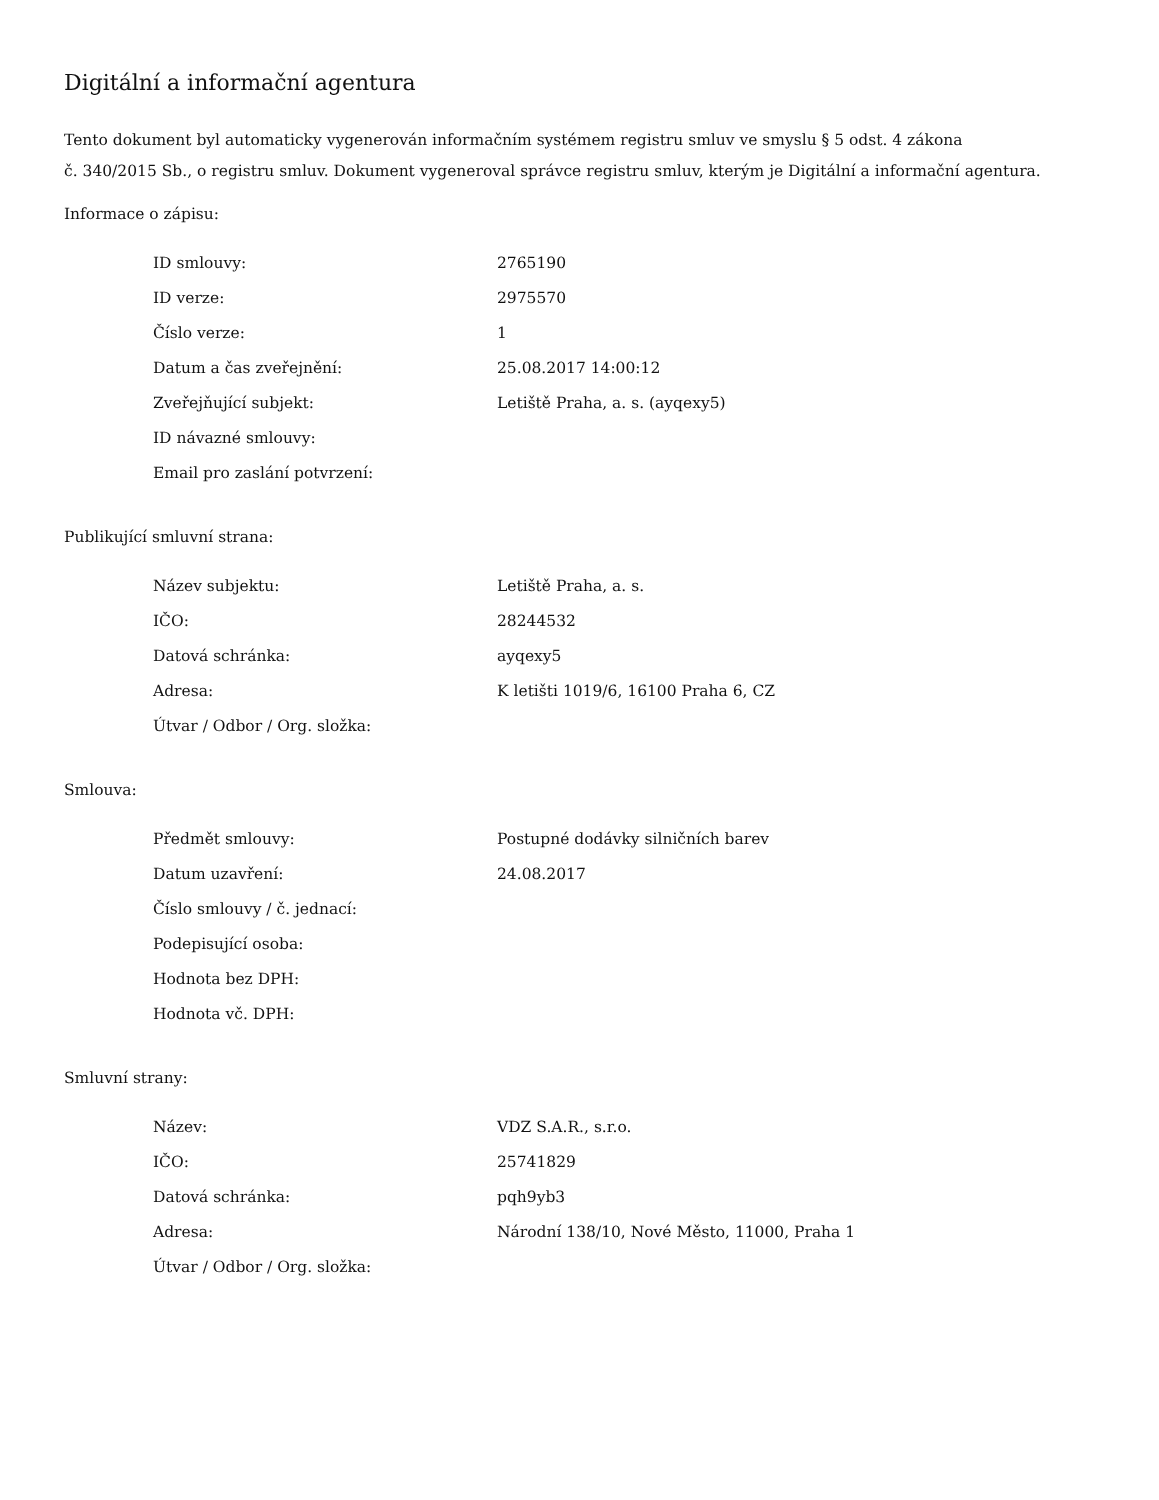Digitální a informační agentura
Tento dokument byl automaticky vygenerován informačním systémem registru smluv ve smyslu § 5 odst. 4 zákona
č. 340/2015 Sb., o registru smluv. Dokument vygeneroval správce registru smluv, kterým je Digitální a informační agentura.
Informace o zápisu:
| ID smlouvy: | 2765190 |
| ID verze: | 2975570 |
| Číslo verze: | 1 |
| Datum a čas zveřejnění: | 25.08.2017 14:00:12 |
| Zveřejňující subjekt: | Letiště Praha, a. s. (ayqexy5) |
| ID návazné smlouvy: | |
| Email pro zaslání potvrzení: | |
Publikující smluvní strana:
| Název subjektu: | Letiště Praha, a. s. |
| IČO: | 28244532 |
| Datová schránka: | ayqexy5 |
| Adresa: | K letišti 1019/6, 16100 Praha 6, CZ |
| Útvar / Odbor / Org. složka: | |
Smlouva:
| Předmět smlouvy: | Postupné dodávky silničních barev |
| Datum uzavření: | 24.08.2017 |
| Číslo smlouvy / č. jednací: | |
| Podepisující osoba: | |
| Hodnota bez DPH: | |
| Hodnota vč. DPH: | |
Smluvní strany:
| Název: | VDZ S.A.R., s.r.o. |
| IČO: | 25741829 |
| Datová schránka: | pqh9yb3 |
| Adresa: | Národní 138/10, Nové Město, 11000, Praha 1 |
| Útvar / Odbor / Org. složka: | |